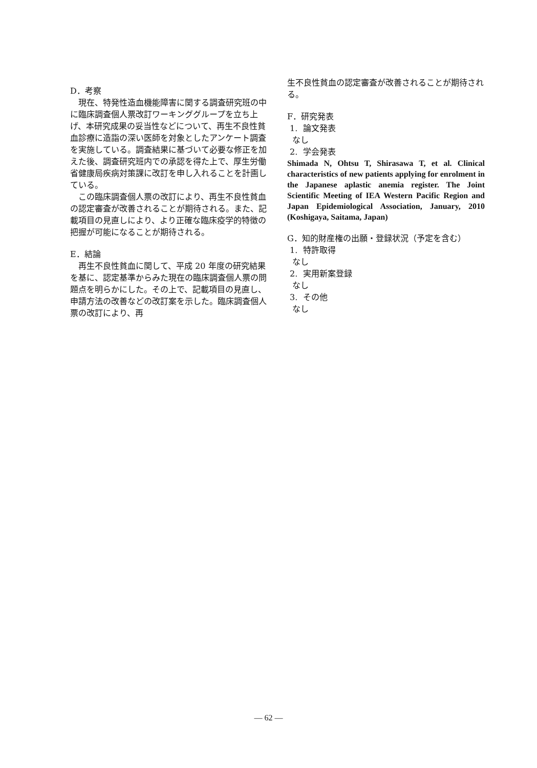D．考察
現在、特発性造血機能障害に関する調査研究班の中に臨床調査個人票改訂ワーキンググループを立ち上げ、本研究成果の妥当性などについて、再生不良性貧血診療に造詣の深い医師を対象としたアンケート調査を実施している。調査結果に基づいて必要な修正を加えた後、調査研究班内での承認を得た上で、厚生労働省健康局疾病対策課に改訂を申し入れることを計画している。
この臨床調査個人票の改訂により、再生不良性貧血の認定審査が改善されることが期待される。また、記載項目の見直しにより、より正確な臨床疫学的特徴の把握が可能になることが期待される。
E．結論
再生不良性貧血に関して、平成 20 年度の研究結果を基に、認定基準からみた現在の臨床調査個人票の問題点を明らかにした。その上で、記載項目の見直し、申請方法の改善などの改訂案を示した。臨床調査個人票の改訂により、再
生不良性貧血の認定審査が改善されることが期待される。
F．研究発表
1. 論文発表
なし
2. 学会発表
Shimada N, Ohtsu T, Shirasawa T, et al. Clinical characteristics of new patients applying for enrolment in the Japanese aplastic anemia register. The Joint Scientific Meeting of IEA Western Pacific Region and Japan Epidemiological Association, January, 2010 (Koshigaya, Saitama, Japan)
G．知的財産権の出願・登録状況（予定を含む）
1. 特許取得
なし
2. 実用新案登録
なし
3. その他
なし
— 62 —